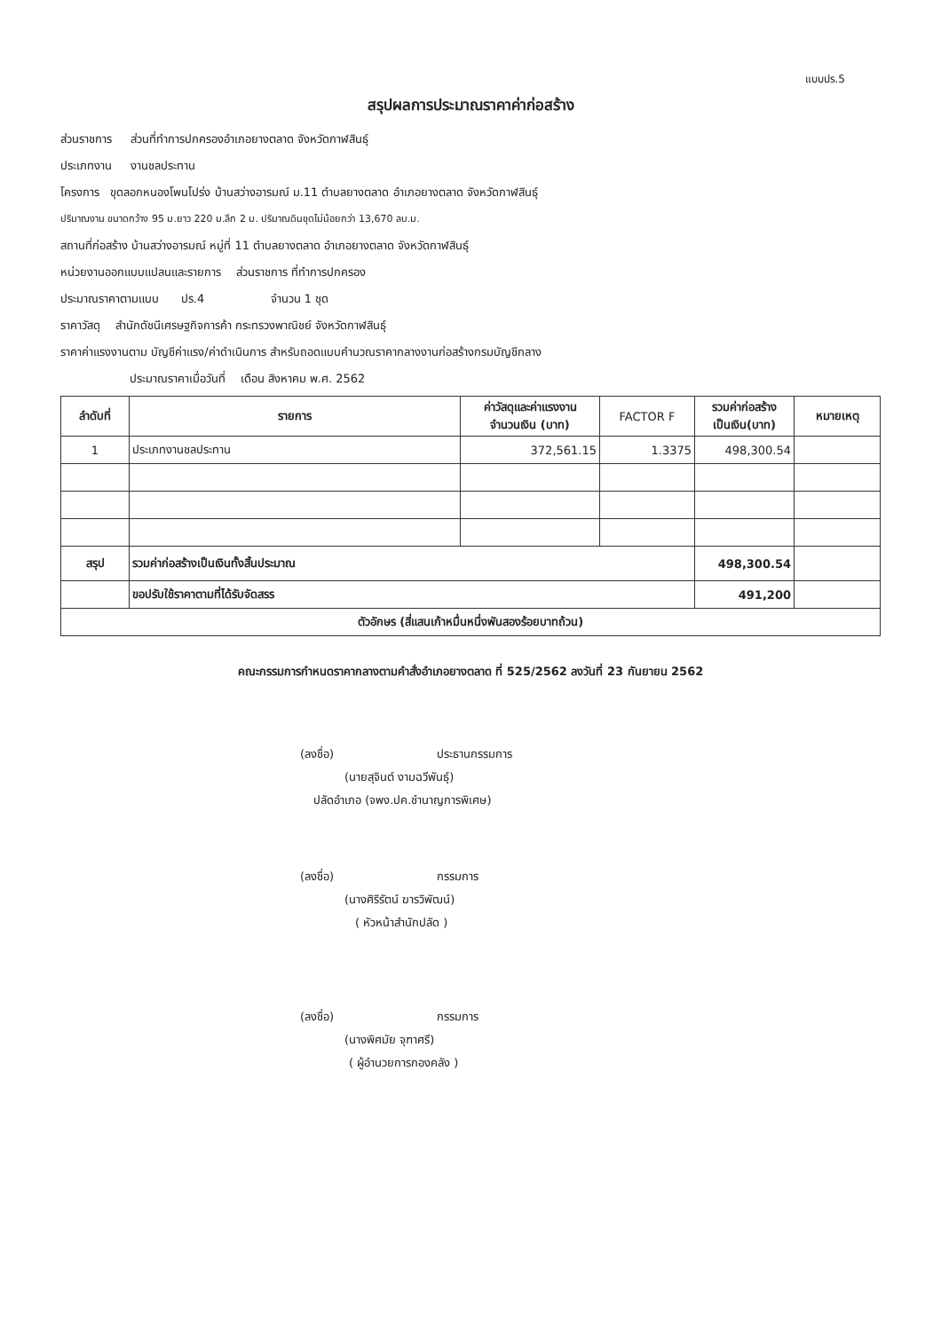แบบปร.5
สรุปผลการประมาณราคาค่าก่อสร้าง
ส่วนราชการ ส่วนที่ทำการปกครองอำเภอยางตลาด จังหวัดกาฬสินธุ์
ประเภทงาน งานชลประทาน
โครงการ ขุดลอกหนองโพนโปร่ง บ้านสว่างอารมณ์ ม.11 ตำบลยางตลาด อำเภอยางตลาด จังหวัดกาฬสินธุ์
ปริมาณงาน ขนาดกว้าง 95 ม.ยาว 220 ม.ลึก 2 ม. ปริมาณดินขุดไม่น้อยกว่า 13,670 ลบ.ม.
สถานที่ก่อสร้าง บ้านสว่างอารมณ์ หมู่ที่ 11 ตำบลยางตลาด อำเภอยางตลาด จังหวัดกาฬสินธุ์
หน่วยงานออกแบบแปลนและรายการ ส่วนราชการ ที่ทำการปกครอง
ประมาณราคาตามแบบ ปร.4 จำนวน 1 ชุด
ราคาวัสดุ สำนักดัชนีเศรษฐกิจการค้า กระทรวงพาณิชย์ จังหวัดกาฬสินธุ์
ราคาค่าแรงงานตาม บัญชีค่าแรง/ค่าดำเนินการ สำหรับถอดแบบคำนวณราคากลางงานก่อสร้างกรมบัญชีกลาง
ประมาณราคาเมื่อวันที่ เดือน สิงหาคม พ.ศ. 2562
| ลำดับที่ | รายการ | ค่าวัสดุและค่าแรงงาน จำนวนเงิน (บาท) | FACTOR F | รวมค่าก่อสร้าง เป็นเงิน(บาท) | หมายเหตุ |
| --- | --- | --- | --- | --- | --- |
| 1 | ประเภทงานชลประทาน | 372,561.15 | 1.3375 | 498,300.54 | |
| สรุป | รวมค่าก่อสร้างเป็นเงินทั้งสิ้นประมาณ | | | 498,300.54 | |
| | ขอปรับใช้ราคาตามที่ได้รับจัดสรร | | | 491,200 | |
| ตัวอักษร (สี่แสนเก้าหมื่นหนึ่งพันสองร้อยบาทถ้วน) | | | | | |
คณะกรรมการกำหนดราคากลางตามคำสั่งอำเภอยางตลาด ที่ 525/2562 ลงวันที่ 23 กันยายน 2562
(ลงชื่อ) ประธานกรรมการ
(นายสุจินต์ งามฉวีพันธุ์)
ปลัดอำเภอ (จพง.ปค.ชำนาญการพิเศษ)
(ลงชื่อ) กรรมการ
(นางศิริรัตน์ ฆารวิพัฒน์)
( หัวหน้าสำนักปลัด )
(ลงชื่อ) กรรมการ
(นางพิศมัย จุฑาศรี)
( ผู้อำนวยการกองคลัง )